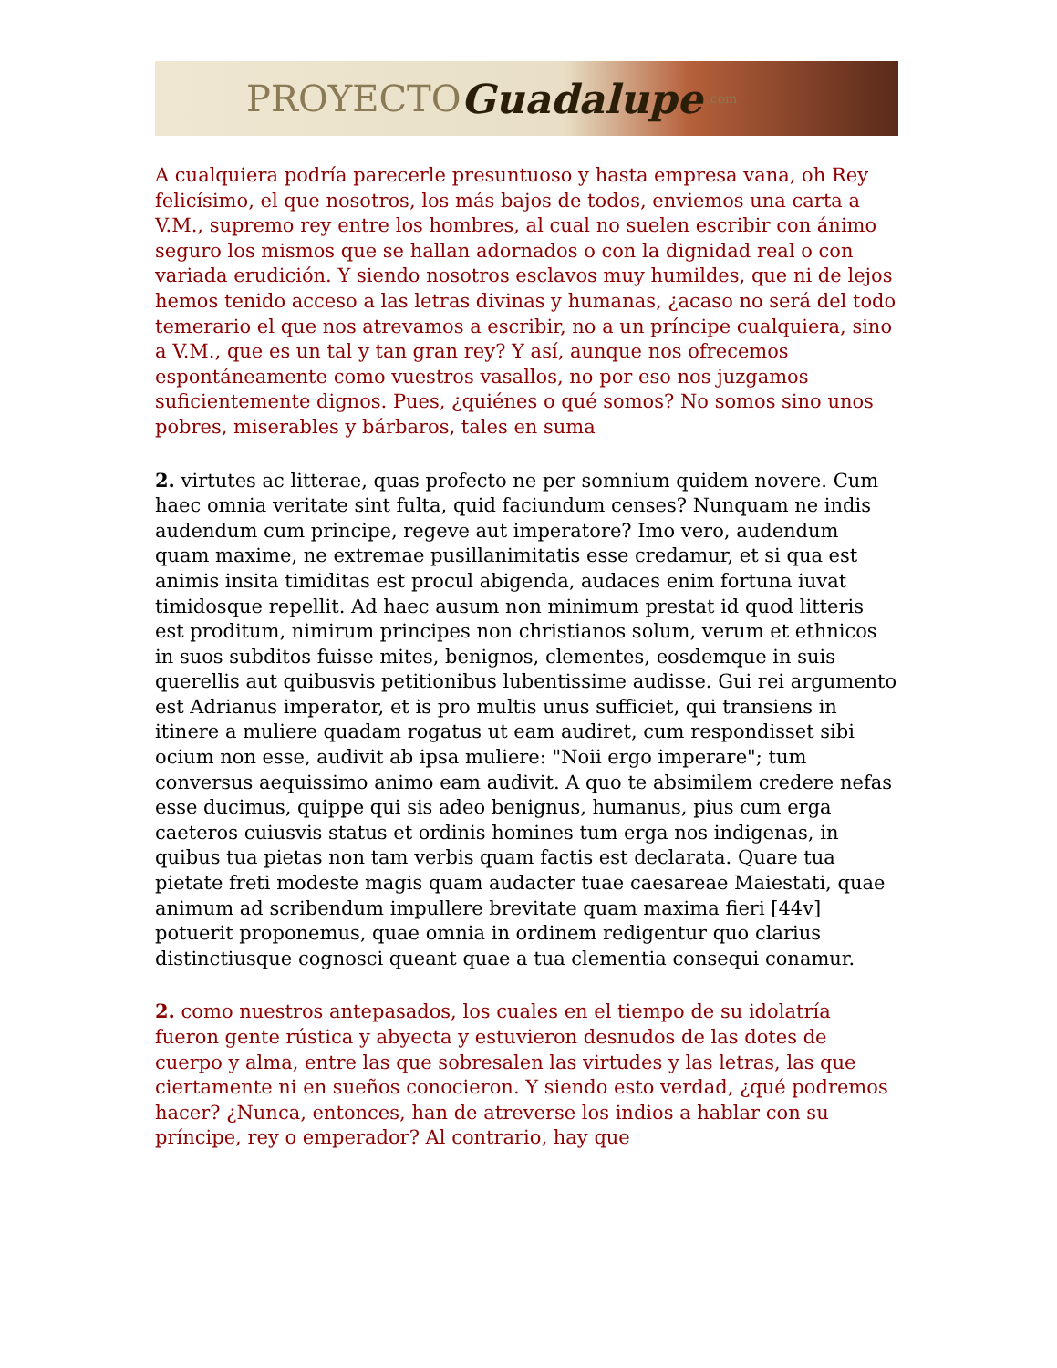PROYECTO Guadalupe.com
A cualquiera podría parecerle presuntuoso y hasta empresa vana, oh Rey felicísimo, el que nosotros, los más bajos de todos, enviemos una carta a V.M., supremo rey entre los hombres, al cual no suelen escribir con ánimo seguro los mismos que se hallan adornados o con la dignidad real o con variada erudición. Y siendo nosotros esclavos muy humildes, que ni de lejos hemos tenido acceso a las letras divinas y humanas, ¿acaso no será del todo temerario el que nos atrevamos a escribir, no a un príncipe cualquiera, sino a V.M., que es un tal y tan gran rey? Y así, aunque nos ofrecemos espontáneamente como vuestros vasallos, no por eso nos juzgamos suficientemente dignos. Pues, ¿quiénes o qué somos? No somos sino unos pobres, miserables y bárbaros, tales en suma
2. virtutes ac litterae, quas profecto ne per somnium quidem novere. Cum haec omnia veritate sint fulta, quid faciundum censes? Nunquam ne indis audendum cum principe, regeve aut imperatore? Imo vero, audendum quam maxime, ne extremae pusillanimitatis esse credamur, et si qua est animis insita timiditas est procul abigenda, audaces enim fortuna iuvat timidosque repellit. Ad haec ausum non minimum prestat id quod litteris est proditum, nimirum principes non christianos solum, verum et ethnicos in suos subditos fuisse mites, benignos, clementes, eosdemque in suis querellis aut quibusvis petitionibus lubentissime audisse. Gui rei argumento est Adrianus imperator, et is pro multis unus sufficiet, qui transiens in itinere a muliere quadam rogatus ut eam audiret, cum respondisset sibi ocium non esse, audivit ab ipsa muliere: "Noii ergo imperare"; tum conversus aequissimo animo eam audivit. A quo te absimilem credere nefas esse ducimus, quippe qui sis adeo benignus, humanus, pius cum erga caeteros cuiusvis status et ordinis homines tum erga nos indigenas, in quibus tua pietas non tam verbis quam factis est declarata. Quare tua pietate freti modeste magis quam audacter tuae caesareae Maiestati, quae animum ad scribendum impullere brevitate quam maxima fieri [44v] potuerit proponemus, quae omnia in ordinem redigentur quo clarius distinctiusque cognosci queant quae a tua clementia consequi conamur.
2. como nuestros antepasados, los cuales en el tiempo de su idolatría fueron gente rústica y abyecta y estuvieron desnudos de las dotes de cuerpo y alma, entre las que sobresalen las virtudes y las letras, las que ciertamente ni en sueños conocieron. Y siendo esto verdad, ¿qué podremos hacer? ¿Nunca, entonces, han de atreverse los indios a hablar con su príncipe, rey o emperador? Al contrario, hay que